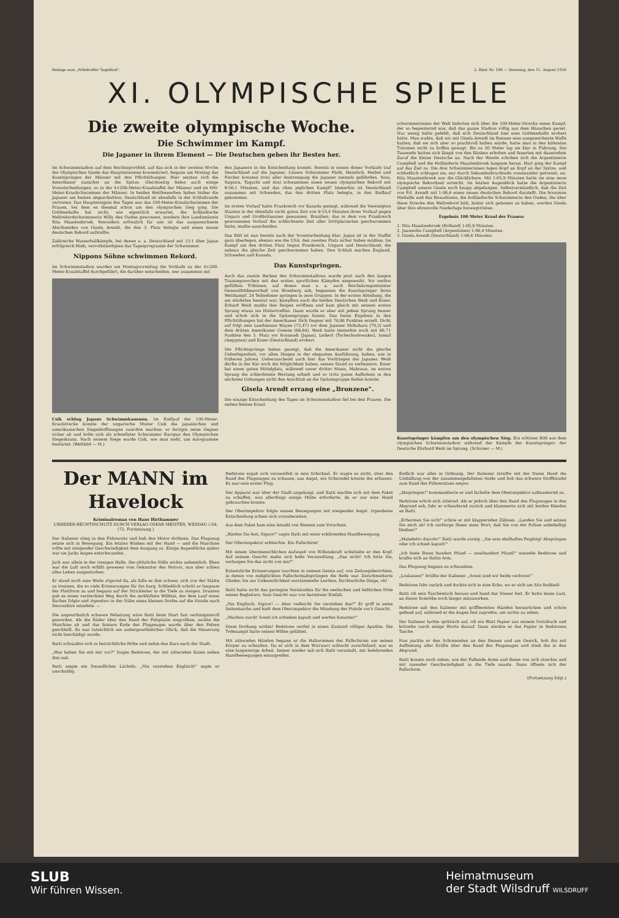Beilage zum „Wilsdruffer Tageblatt". 2. Blatt Nr. 186 — Dienstag, den 11. August 1936
XI. OLYMPISCHE SPIELE
Die zweite olympische Woche.
Die Schwimmer im Kampf.
Die Japaner in ihrem Element — Die Deutschen geben ihr Bestes her.
Im Schwimmstadion auf dem Reichssportfeld, auf das sich in der zweiten Woche der Olympischen Spiele das Hauptinteresse konzentriert, begann am Montag das Kunstspringen der Männer mit den Pflichtübungen. Hier setzten sich die Amerikaner zunächst an die Spitze. Gleichzeitig fielen auch einige Vorentscheidungen, so in der 4×200-Meter-Kraulstaffel der Männer und im 400-Meter-Kraulschwimmen der Männer. In beiden Wettbewerben haben bisher die Japaner am besten abgeschnitten; Deutschland ist ebenfalls in der Schlußrunde vertreten. Das Hauptereignis des Tages war das 100-Meter-Kraulschwimmen der Frauen, bei dem es diesmal schon um den olympischen Sieg ging. Die Goldmedaille hat nicht, wie eigentlich erwartet, die holländische Weltrekordschwimmerin Willy den Ouden gewonnen, sondern ihre Landsmännin Rita Maastenbroek. Besonders erfreulich für uns ist das ausgezeichnete Abschneiden von Gisela Arendt, die den 3. Platz belegte und einen neuen deutschen Rekord aufstellte.
Zahlreiche Wasserballkämpfe, bei denen u. a. Deutschland mit 13:1 über Japan erfolgreich blieb, vervollständigten das Tagesprogramm der Schwimmer.
Nippons Söhne schwimmen Rekord.
Im Schwimmstadion wurden am Montagvormittag die Vorläufe zu der 4×200-Meter-Kraulstaffel durchgeführt, die darüber entscheiden, wer zusammen mit
Csik schlug Japans Schwimmkanonen. Im Endlauf der 100-Meter-Kraulstrecke konnte der ungarische Mister Csik die japanischen und amerikanischen Siegeshoffnungen zunichte machen: er fertigte seine Gegner sicher ab und holte sich als schnellster Schwimmer Europas den Olympischen Siegeskranz. Nach seinem Siege wurde Csik, wie man sieht, um Autogramme bestürmt. (Weltbild — M.)
den Japanern in die Entscheidung kommt. Bereits in einem dieser Vorläufe traf Deutschland auf die Japaner. Unsere Schwimmer Plath, Heimlich, Heibel und Fischer konnten trotz aller Anstrengung die Japaner niemals gefährden. Yusa, Sugiura, Taguchi und Arai schwammen einen neuen olympischen Rekord mit 8:56,1 Minuten, und das ohne jeglichen Kampf! Immerhin ist Deutschland zusammen mit Schweden, das den dritten Platz belegte, in den Endlauf gekommen.
Im ersten Vorlauf hatte Frankreich vor Kanada gesiegt, während die Vereinigten Staaten in der ebenfalls recht guten Zeit von 9:10,4 Minuten ihren Vorlauf gegen Ungarn und Großbritannien gewannen. Brasilien, das in dem von Frankreich gewonnenen Vorlauf die schlechteste Zeit aller Drittplacierten geschwommen hatte, mußte ausscheiden.
Das Bild ist nun bereits nach der Vorentscheidung klar: Japan ist in der Staffel ganz überlegen, ebenso wie die USA. den zweiten Platz sicher haben müßten. Im Kampf um den dritten Platz liegen Frankreich, Ungarn und Deutschland, die nahezu die gleiche Zeit geschwommen haben. Den Schluß machen England, Schweden und Kanada.
Das Kunstspringen.
Auch das zweite Becken des Schwimmstadions wurde jetzt nach den langen Trainingswochen mit den ersten sportlichen Kämpfen eingeweiht. Vor restlos gefüllten Tribünen, auf denen man u. a. auch Reichskriegsminister Generalfeldmarschall von Blomberg sah, begannen die Kunstspringer ihren Wettkampf. 24 Teilnehmer springen in zwei Gruppen. In der ersten Abteilung, die am stärksten besetzt war, kämpften auch die beiden Deutschen Weiß und Esser. Erhard Weiß mußte den Reigen eröffnen und kam gleich mit seinem ersten Sprung etwas ins Hintertreffen. Dann wurde er aber mit jedem Sprung besser und schob sich in die Spitzengruppe hinein. Das beste Ergebnis in den Pflichtübungen hat der Amerikaner Dick Degner mit 74,86 Punkten erzielt. Dicht auf folgt sein Landsmann Wayne (72,47) vor dem Japaner Shibahara (70,2) und dem dritten Amerikaner Greene (68,64). Weiß hatte immerhin noch mit 66,71 Punkten den 5. Platz vor Koyanadi (Japan), Leikert (Tschechoslowakei), Ismail (Aegypten) und Esser (Deutschland) erobert.
Die Pflichtsprünge haben gezeigt, daß die Amerikaner nicht die gleiche Ueberlegenheit, vor allen Dingen in der eleganten Ausführung, haben, wie in früheren Jahren. Ueberraschend auch hier das Vordringen der Japaner. Weiß dürfte in der Kür noch die Möglichkeit haben, seinen Stand zu verbessern. Esser hat einen guten Mittelplatz, während unser dritter Mann, Mahraun, im ersten Sprung die schlechteste Wertung erhielt und so trotz guten Aufholens in den nächsten Uebungen nicht den Anschluß an die Spitzengruppe finden konnte.
Gisela Arendt errang eine „Bronzene".
Die einzige Entscheidung des Tages im Schwimmstadion fiel bei den Frauen. Die sieben besten Kraul-
schwimmerinnen der Welt lieferten sich über die 100-Meter-Strecke einen Kampf, der so begeisternd war, daß das ganze Stadion völlig aus dem Häuschen geriet. Nur wenig hätte gefehlt, daß sich Deutschland hier eine Goldmedaille erobert hätte. Man wußte, daß wir mit Gisela Arendt im Rennen eine ausgezeichnete Waffe hatten; daß sie sich aber so prachtvoll halten würde, hatte man in den kühnsten Träumen nicht zu hoffen gewagt. Bis zu 50 Meter lag sie klar in Führung. Die Tausende hatten sich längst von den Bänken erhoben und feuerten mit dauerndem Zuruf die kleine Deutsche an. Nach der Wende schoben sich die Argentinierin Campbell und die Holländerin Maastenbroek langsam heran. Hart ging der Kampf auf das Ziel zu. Die drei Schwimmerinnen lagen Kopf an Kopf an der Spitze, und schließlich schlugen sie, nur durch Sekundenbruchteile voneinander getrennt, an. Rita Maastenbroek war die Glücklichere. Mit 1:05,9 Minuten hatte sie eine neue olympische Rekordzeit erreicht. Im letzten Augenblick hatte die Argentinierin Campbell unsere Gisela noch knapp abgefangen. Selbstverständlich, daß die Zeit von Frl. Arendt mit 1:06,6 einen neuen deutschen Rekord darstellt. Die bronzene Medaille und das Bewußtsein, die holländische Schwimmerin den Ouden, die über diese Strecke den Weltrekord hält, hinter sich gelassen zu haben, werden Gisela über ihre ehrenvolle Niederlage hinwegtrösten.
Ergebnis 100 Meter Kraul der Frauen:
1. Rita Maastenbroek (Holland) 1:05,9 Minuten.
2. Jeannette Campbell (Argentinien) 1:06,4 Minuten.
3. Gisela Arendt (Deutschland) 1:06,6 Minuten.
Kunstspringer kämpfen um den olympischen Sieg. Ein schönes Bild aus dem olympischen Schwimmstadion während der Kämpfe der Kunstspringer: der Deutsche Ehrhard Weiß im Sprung. (Schirner — M.)
Der MANN im Havelock
Kriminalroman von Hans Hirthammer
URHEBER-RECHTSSCHUTZ DURCH VERLAG OSKAR MEISTER, WERDAU i.SA.
(72. Fortsetzung.)
Der Italiener stieg in den Führersitz und ließ den Motor dröhnen. Das Flugzeug setzte sich in Bewegung. Ein letztes Winken mit der Hand — und die Maschine rollte mit steigender Geschwindigkeit dem Ausgang zu. Einige Augenblicke später war sie Jacks Augen entschwunden.
Jack war allein in der riesigen Halle. Die plötzliche Stille wirkte unheimlich. Eben war die Luft noch erfüllt gewesen vom Geknatter des Motors, nun aber schien alles Leben ausgestorben.
Er stand noch eine Weile zögernd da, als falle es ihm schwer, sich von der Stätte zu trennen, die so viele Erinnerungen für ihn barg. Schließlich schritt er langsam der Plattform zu und begann auf der Strickleiter in die Tiefe zu steigen. Drunten gab es einen versteckten Weg durch die zerklüftete Wildnis, der dem Lauf eines Baches folgte und irgendwo in der Nähe eines kleinen Dorfes auf die Straße nach Devonshire mündete. —
Die ungewöhnlich schwere Belastung wäre Batti beim Start fast verhängnisvoll geworden. Als die Räder über den Rand der Felsplatte wegrollten, sackte die Maschine ab und das hintere Ende des Flugzeuges wurde über den Felsen geschleift. Es war tatsächlich ein außergewöhnliches Glück, daß die Steuerung nicht beschädigt wurde.
Batti schraubte sich in beträchtliche Höhe und nahm den Kurs nach der Stadt.
„Was haben Sie mit mir vor?" fragte Redstone, der mit zitternden Knien neben ihm saß.
Batti zeigte ein freundliches Lächeln. „Nix verstehen Englisch!" sagte er unschuldig.
Redstone ergab sich verzweifelt in sein Schicksal. Er wagte es nicht, über den Rand des Flugzeuges zu schauen, aus Angst, ein Schwindel könnte ihn erfassen. Es war sein erster Flug.
Der Apparat war über der Stadt angelangt, und Batti machte sich mit dem Paket zu schaffen, was allerdings einige Mühe erforderte, da er nur eine Hand gebrauchen konnte.
Der Oberinspektor folgte seinen Bewegungen mit steigender Angst. Irgendeine Entscheidung schien sich vorzubereiten.
Aus dem Paket kam eine Anzahl von Riemen zum Vorschein.
„Binden Sie fest, Signor!" sagte Batti mit einer erklärenden Handbewegung.
Der Oberinspektor erbleichte. Ein Fallschirm!
Mit einem übermenschlichen Aufwand von Willenskraft schüttelte er den Kopf. Auf seinem Gesicht malte sich helle Verzweiflung. „Das nicht! Ich bitte Sie, verlangen Sie das nicht von mir!"
Entsetzliche Erinnerungen tauchten in seinem Geiste auf, von Zeitungsberichten, in denen von mißglückten Fallschirmabsprüngen die Rede war. Zerschmetterte Glieder, bis zur Unkenntlichkeit verstümmelte Leichen, fürchterliche Dinge, oh!
Batti hatte nicht das geringste Verständnis für die seelischen und leiblichen Nöte seines Begleiters. Sein Gesicht war von harmloser Einfalt.
„Nix Englisch, Signor! — Aber vielleicht Sie verstehen das?" Er griff in seine Seitentasche und hielt dem Oberinspektor die Mündung der Pistole vor's Gesicht.
„Machen rasch! Sonst ich schießen kaputt und werfen hinunter!"
Diese Drohung wirkte! Redstone verfiel in einen Zustand völliger Apathie. Die Todesangst hatte seinen Willen gelähmt.
Mit zitternden Händen begann er die Halteriemen des Fallschirms um seinen Körper zu schnallen. Da er sich in dem Wirrwarr schlecht zurechtfand, war es eine langwierige Arbeit. Immer wieder sah sich Batti veranlaßt, mit belehrenden Handbewegungen einzugreifen.
Endlich war alles in Ordnung. Der Italiener streifte mit der freien Hand die Umhüllung von der zusammengefalteten Seide und hob das schwere Stoffbündel zum Rand des Führersitzes empor.
„Abspringen!" kommandierte er und lächelte dem Oberinspektor aufmunternd zu.
Redstone erhob sich zitternd. Als er jedoch über den Rand des Flugzeuges in den Abgrund sah, fuhr er schaudernd zurück und klammerte sich mit beiden Händen an Batti.
„Erbarmen Sie sich!" schrie er mit klappernden Zähnen. „Landen Sie und setzen Sie mich ab! Ich verbürge Ihnen mein Wort, daß Sie von der Polizei unbehelligt bleiben!"
„Maledetto diavolo!" Batti wurde zornig. „Sie sein ekelhaftes Feigling! Abspringen oder ich schieß kaputt!"
„Ich biete Ihnen hundert Pfund — zweihundert Pfund!" winselte Redstone und krallte sich an Battis Arm.
Das Flugzeug begann zu schwanken.
„Loslassen!" brüllte der Italiener. „Sonst sind wir beide verloren!"
Redstone fuhr zurück und duckte sich in eine Ecke, wo er sich am Sitz festhielt.
Batti riß sein Taschentuch heraus und band das Steuer fest. Er hatte keine Lust, an dieser Komödie noch länger mitzuwirken.
Redstone sah den Italiener mit griffbereiten Händen heranrücken und schrie gellend auf, während er die Augen fest zupreßte, um nichts zu sehen.
Der Italiener lachte spöttisch auf, riß ein Blatt Papier aus seinem Notizbuch und kritzelte rasch einige Worte darauf. Dann steckte er das Papier in Redstones Tasche.
Nun packte er den Schreienden an den Beinen und am Genick, hob ihn mit Aufbietung aller Kräfte über den Rand des Flugzeuges und stieß ihn in den Abgrund.
Batti konnte noch sehen, wie der Fallende Arme und Beine von sich streckte und mit rasender Geschwindigkeit in die Tiefe sauste. Dann öffnete sich der Fallschirm.
(Fortsetzung folgt.)
SLUB
Wir führen Wissen.
Heimatmuseum
der Stadt Wilsdruff WILSDRUFF